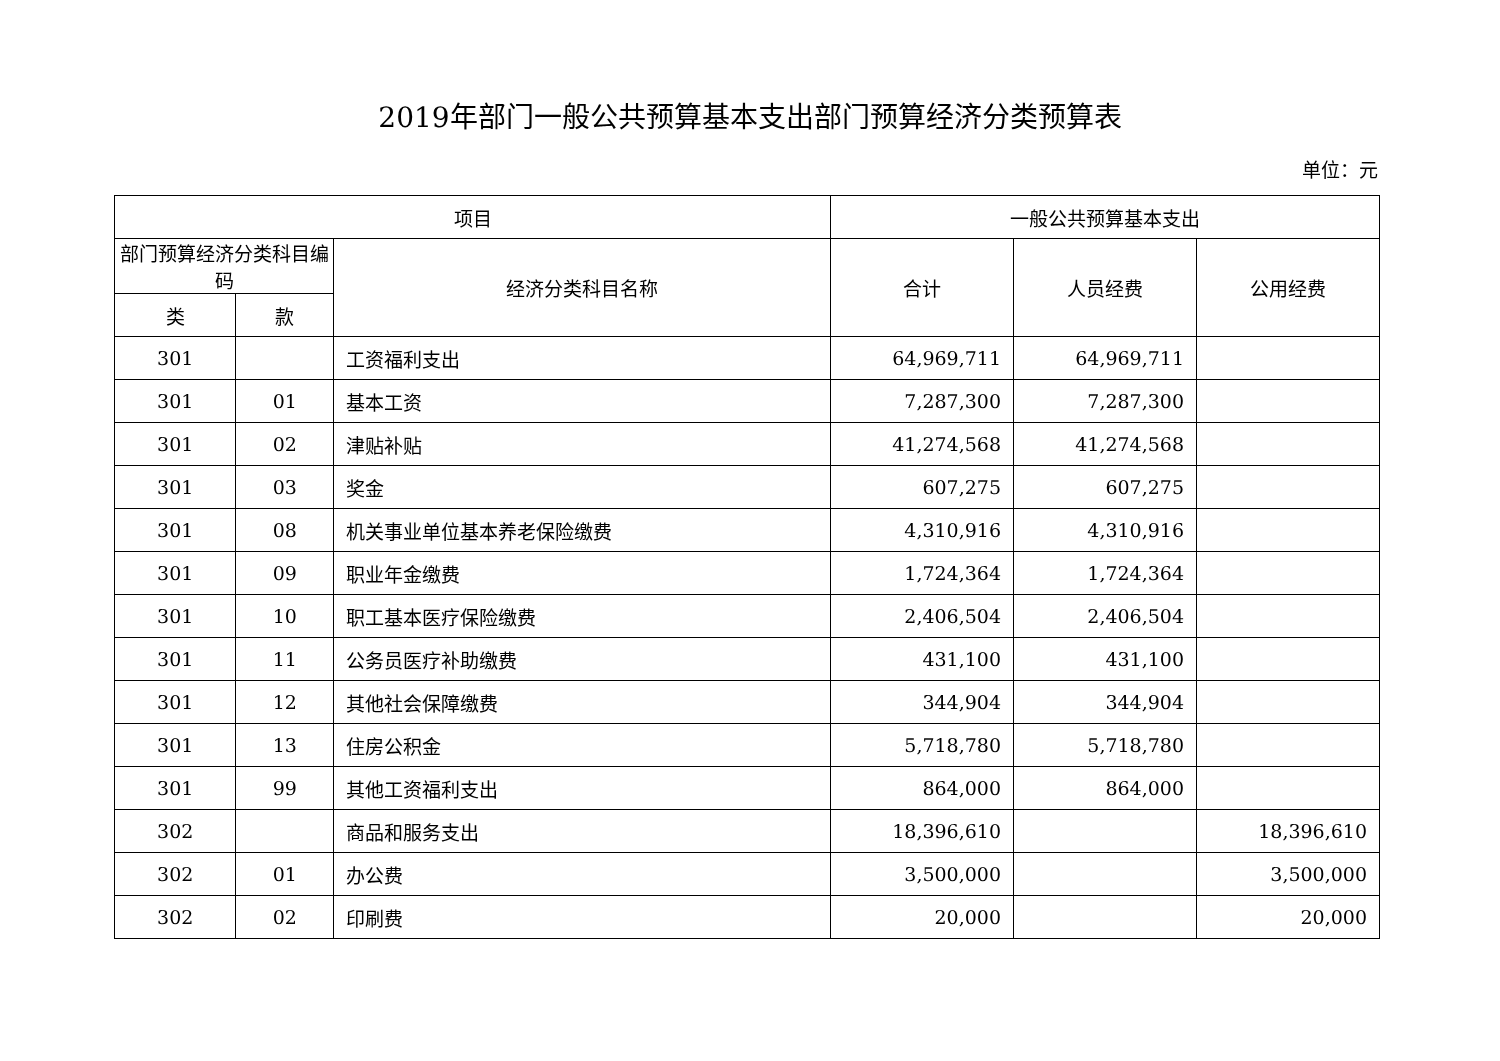2019年部门一般公共预算基本支出部门预算经济分类预算表
单位：元
| 项目 | | | 一般公共预算基本支出 | | |
| --- | --- | --- | --- | --- | --- |
| 部门预算经济分类科目编码 | | 经济分类科目名称 | 合计 | 人员经费 | 公用经费 |
| 类 | 款 | | | | |
| 301 | | 工资福利支出 | 64,969,711 | 64,969,711 | |
| 301 | 01 | 基本工资 | 7,287,300 | 7,287,300 | |
| 301 | 02 | 津贴补贴 | 41,274,568 | 41,274,568 | |
| 301 | 03 | 奖金 | 607,275 | 607,275 | |
| 301 | 08 | 机关事业单位基本养老保险缴费 | 4,310,916 | 4,310,916 | |
| 301 | 09 | 职业年金缴费 | 1,724,364 | 1,724,364 | |
| 301 | 10 | 职工基本医疗保险缴费 | 2,406,504 | 2,406,504 | |
| 301 | 11 | 公务员医疗补助缴费 | 431,100 | 431,100 | |
| 301 | 12 | 其他社会保障缴费 | 344,904 | 344,904 | |
| 301 | 13 | 住房公积金 | 5,718,780 | 5,718,780 | |
| 301 | 99 | 其他工资福利支出 | 864,000 | 864,000 | |
| 302 | | 商品和服务支出 | 18,396,610 | | 18,396,610 |
| 302 | 01 | 办公费 | 3,500,000 | | 3,500,000 |
| 302 | 02 | 印刷费 | 20,000 | | 20,000 |